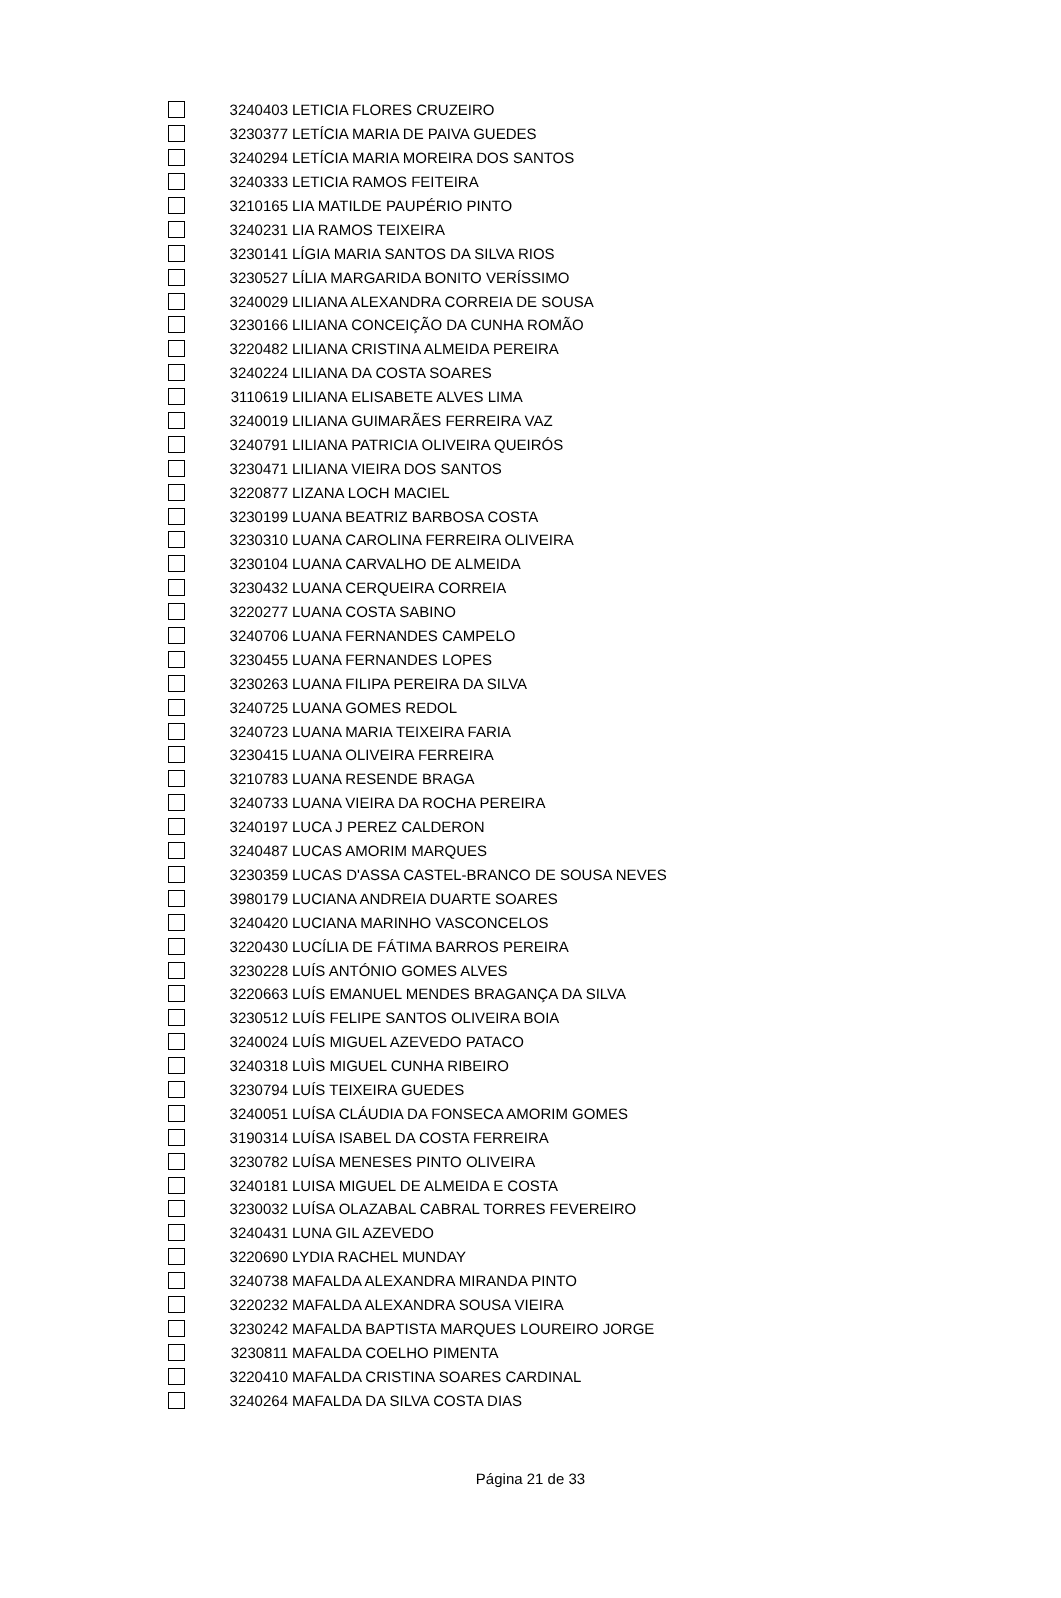| | 3240403 | LETICIA FLORES CRUZEIRO |
| | 3230377 | LETÍCIA MARIA DE PAIVA GUEDES |
| | 3240294 | LETÍCIA MARIA MOREIRA DOS SANTOS |
| | 3240333 | LETICIA RAMOS FEITEIRA |
| | 3210165 | LIA MATILDE PAUPÉRIO PINTO |
| | 3240231 | LIA RAMOS TEIXEIRA |
| | 3230141 | LÍGIA MARIA SANTOS DA SILVA RIOS |
| | 3230527 | LÍLIA MARGARIDA BONITO VERÍSSIMO |
| | 3240029 | LILIANA ALEXANDRA CORREIA DE SOUSA |
| | 3230166 | LILIANA CONCEIÇÃO DA CUNHA ROMÃO |
| | 3220482 | LILIANA CRISTINA ALMEIDA PEREIRA |
| | 3240224 | LILIANA DA COSTA SOARES |
| | 3110619 | LILIANA ELISABETE ALVES LIMA |
| | 3240019 | LILIANA GUIMARÃES FERREIRA VAZ |
| | 3240791 | LILIANA PATRICIA OLIVEIRA QUEIRÓS |
| | 3230471 | LILIANA VIEIRA DOS SANTOS |
| | 3220877 | LIZANA LOCH MACIEL |
| | 3230199 | LUANA BEATRIZ BARBOSA COSTA |
| | 3230310 | LUANA CAROLINA FERREIRA OLIVEIRA |
| | 3230104 | LUANA CARVALHO DE ALMEIDA |
| | 3230432 | LUANA CERQUEIRA CORREIA |
| | 3220277 | LUANA COSTA SABINO |
| | 3240706 | LUANA FERNANDES CAMPELO |
| | 3230455 | LUANA FERNANDES LOPES |
| | 3230263 | LUANA FILIPA PEREIRA DA SILVA |
| | 3240725 | LUANA GOMES REDOL |
| | 3240723 | LUANA MARIA TEIXEIRA FARIA |
| | 3230415 | LUANA OLIVEIRA FERREIRA |
| | 3210783 | LUANA RESENDE BRAGA |
| | 3240733 | LUANA VIEIRA DA ROCHA PEREIRA |
| | 3240197 | LUCA J PEREZ CALDERON |
| | 3240487 | LUCAS AMORIM MARQUES |
| | 3230359 | LUCAS D'ASSA CASTEL-BRANCO DE SOUSA NEVES |
| | 3980179 | LUCIANA ANDREIA DUARTE SOARES |
| | 3240420 | LUCIANA MARINHO VASCONCELOS |
| | 3220430 | LUCÍLIA DE FÁTIMA BARROS PEREIRA |
| | 3230228 | LUÍS ANTÓNIO GOMES ALVES |
| | 3220663 | LUÍS EMANUEL MENDES BRAGANÇA DA SILVA |
| | 3230512 | LUÍS FELIPE SANTOS OLIVEIRA BOIA |
| | 3240024 | LUÍS MIGUEL AZEVEDO PATACO |
| | 3240318 | LUÌS MIGUEL CUNHA RIBEIRO |
| | 3230794 | LUÍS TEIXEIRA GUEDES |
| | 3240051 | LUÍSA CLÁUDIA DA FONSECA AMORIM GOMES |
| | 3190314 | LUÍSA ISABEL DA COSTA FERREIRA |
| | 3230782 | LUÍSA MENESES PINTO OLIVEIRA |
| | 3240181 | LUISA MIGUEL DE ALMEIDA E COSTA |
| | 3230032 | LUÍSA OLAZABAL CABRAL TORRES FEVEREIRO |
| | 3240431 | LUNA GIL AZEVEDO |
| | 3220690 | LYDIA RACHEL MUNDAY |
| | 3240738 | MAFALDA ALEXANDRA MIRANDA PINTO |
| | 3220232 | MAFALDA ALEXANDRA SOUSA VIEIRA |
| | 3230242 | MAFALDA BAPTISTA MARQUES LOUREIRO JORGE |
| | 3230811 | MAFALDA COELHO PIMENTA |
| | 3220410 | MAFALDA CRISTINA SOARES CARDINAL |
| | 3240264 | MAFALDA DA SILVA COSTA DIAS |
Página 21 de 33